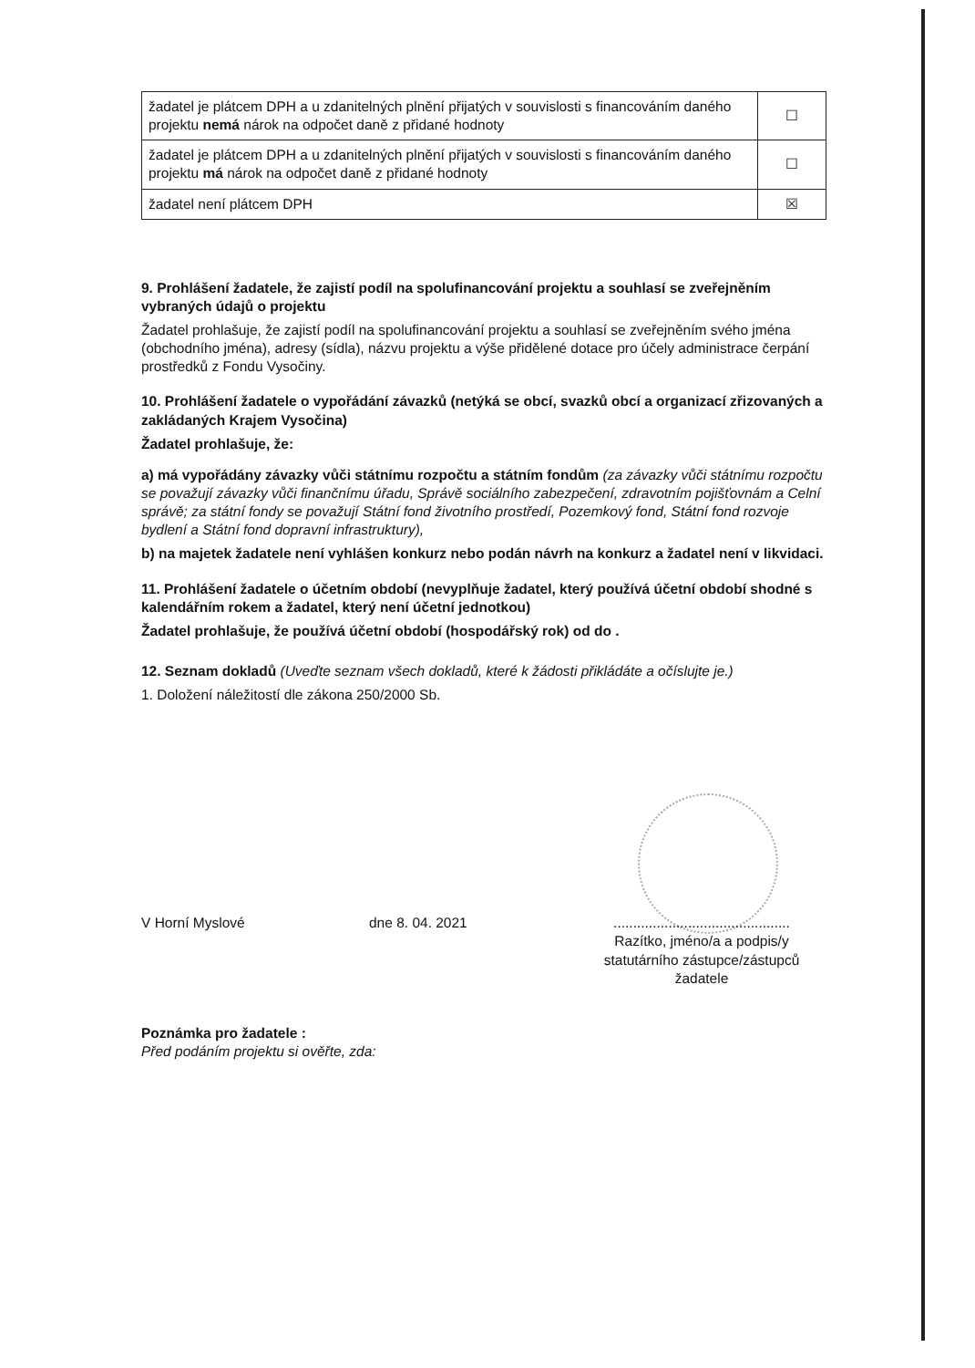| žadatel je plátcem DPH a u zdanitelných plnění přijatých v souvislosti s financováním daného projektu nemá nárok na odpočet daně z přidané hodnoty | ☐ |
| žadatel je plátcem DPH a u zdanitelných plnění přijatých v souvislosti s financováním daného projektu má nárok na odpočet daně z přidané hodnoty | ☐ |
| žadatel není plátcem DPH | ☒ |
9. Prohlášení žadatele, že zajistí podíl na spolufinancování projektu a souhlasí se zveřejněním vybraných údajů o projektu
Žadatel prohlašuje, že zajistí podíl na spolufinancování projektu a souhlasí se zveřejněním svého jména (obchodního jména), adresy (sídla), názvu projektu a výše přidělené dotace pro účely administrace čerpání prostředků z Fondu Vysočiny.
10. Prohlášení žadatele o vypořádání závazků (netýká se obcí, svazků obcí a organizací zřizovaných a zakládaných Krajem Vysočina)
Žadatel prohlašuje, že:
a) má vypořádány závazky vůči státnímu rozpočtu a státním fondům (za závazky vůči státnímu rozpočtu se považují závazky vůči finančnímu úřadu, Správě sociálního zabezpečení, zdravotním pojišťovnám a Celní správě; za státní fondy se považují Státní fond životního prostředí, Pozemkový fond, Státní fond rozvoje bydlení a Státní fond dopravní infrastruktury),
b) na majetek žadatele není vyhlášen konkurz nebo podán návrh na konkurz a žadatel není v likvidaci.
11. Prohlášení žadatele o účetním období (nevyplňuje žadatel, který používá účetní období shodné s kalendářním rokem a žadatel, který není účetní jednotkou)
Žadatel prohlašuje, že používá účetní období (hospodářský rok) od do .
12. Seznam dokladů (Uveďte seznam všech dokladů, které k žádosti přikládáte a očíslujte je.)
1. Doložení náležitostí dle zákona 250/2000 Sb.
V Horní Myslové dne 8. 04. 2021 .............................................
Razítko, jméno/a a podpis/y statutárního zástupce/zástupců žadatele
Poznámka pro žadatele :
Před podáním projektu si ověřte, zda: